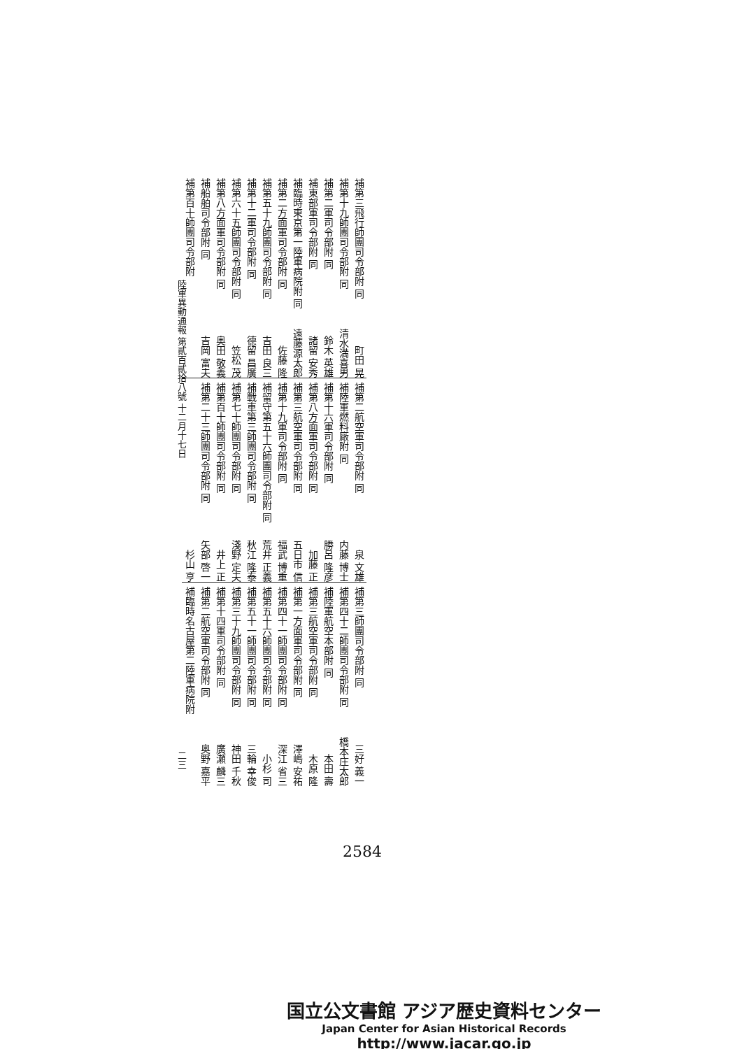補第三飛行師團司令部附 同 町田 晃
補第十九師團司令部附 同 清水満喜男
補第二軍司令部附 同 鈴木 英雄
補東部軍司令部附 同 諸留 安秀
補臨時東京第一陸軍病院附 同 遠藤源太郎
補第二方面軍司令部附 同 佐藤 隆
補第五十九師團司令部附 同 吉田 良三
補第十二軍司令部附 同 德留 昌廣
補第六十五師團司令部附 同 笠松 茂
補第八方面軍司令部附 同 奥田 敬義
補船舶司令部附 同 吉岡 富夫
補第百十師團司令部附
補第二航空軍司令部附 同 泉 文雄
補陸軍燃料廠附 同 内藤 博士
補第十六軍司令部附 同 勝呂 隆彦
補第八方面軍司令部附 同 加藤 正
補第三航空軍司令部附 同 五日市 信
補第十九軍司令部附 同 福武 博重
補留守第五十六師團司令部附 同 荒井 正義
補戰車第三師團司令部附 同 秋江 隆泰
補第七十師團司令部附 同 淺野 定夫
補第百十師團司令部附 同 井上 正
補第二十三師團司令部附 同 矢部 啓一
杉山 亨
補第三師團司令部附 同 三好 義一
補第四十二師團司令部附 同 橋本庄太郎
補陸軍航空本部附 同 本田 壽
補第三航空軍司令部附 同 木原 隆
補第一方面軍司令部附 同 澤嶋 安祐
補第四十一師團司令部附 同 深江 省三
補第五十六師團司令部附 同 小杉 司
補第五十一師團司令部附 同 三輪 幸俊
補第三十九師團司令部附 同 神田 千秋
補第十四軍司令部附 同 廣瀬 麟三
補第二航空軍司令部附 同 奥野 嘉平
補臨時名古屋第二陸軍病院附
陸軍異動通報 第貳百貳拾八號 十二月十七日 二三
2584
国立公文書館 アジア歴史資料センター
Japan Center for Asian Historical Records
http://www.jacar.go.jp